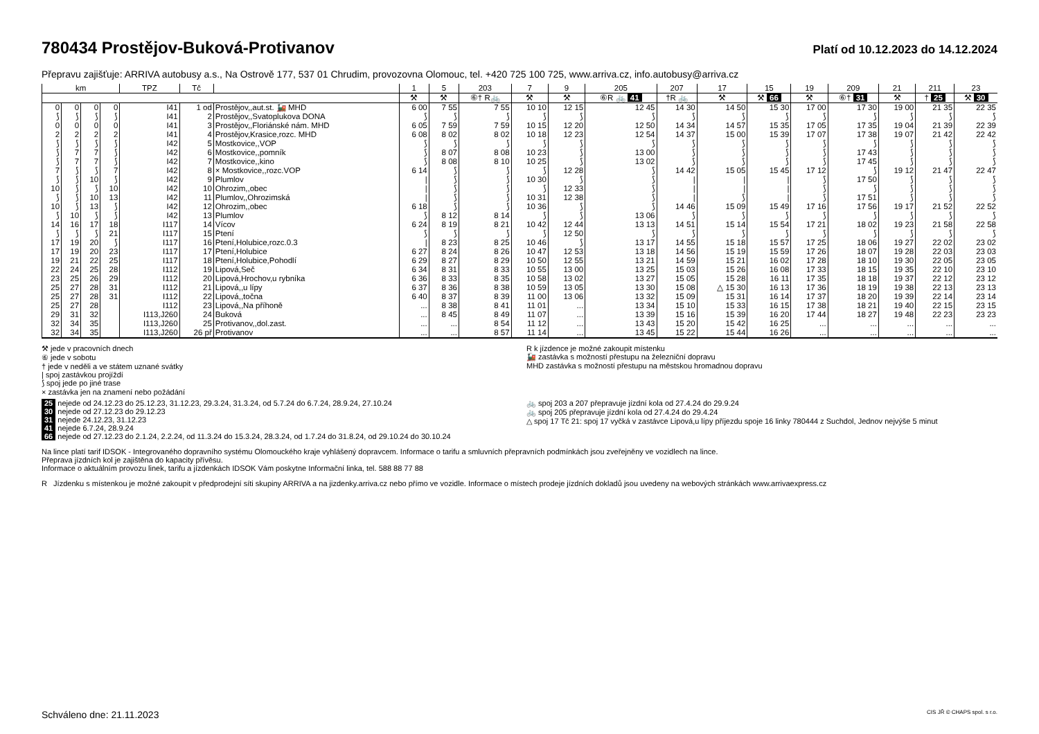780434 Prostějov-Buková-Protivanov Platí od 10.12.2023 do 14.12.2024
Přepravu zajišťuje: ARRIVA autobusy a.s., Na Ostrově 177, 537 01 Chrudim, provozovna Olomouc, tel. +420 725 100 725, www.arriva.cz, info.autobusy@arriva.cz
| km | | | | TPZ | Tč | | 1 | 5 | 203 | 7 | 9 | 205 | 207 | 17 | 15 | 19 | 209 | 21 | 211 | 23 |
| --- | --- | --- | --- | --- | --- | --- | --- | --- | --- | --- | --- | --- | --- | --- | --- | --- | --- | --- | --- | --- |
| | | | | | | | ⚒ | ⚒ | ⑥† R🚲 | ⚒ | ⚒ | ⑥R 🚲 41 | †R 🚲 | ⚒ | ⚒ 66 | ⚒ | ⑥† 31 | ⚒ | † 25 | ⚒ 30 |
| 0 | 0 | 0 | 0 | I41 | 1 od | Prostějov,,aut.st. 🚂 MHD | 6 00 | 7 55 | 7 55 | 10 10 | 12 15 | 12 45 | 14 30 | 14 50 | 15 30 | 17 00 | 17 30 | 19 00 | 21 35 | 22 35 |
| ⟆ | ⟆ | ⟆ | ⟆ | I41 | 2 | Prostějov,,Svatoplukova DONA | ⟆ | ⟆ | ⟆ | ⟆ | ⟆ | ⟆ | ⟆ | ⟆ | ⟆ | ⟆ | ⟆ | ⟆ | ⟆ | ⟆ |
| 0 | 0 | 0 | 0 | I41 | 3 | Prostějov,,Floriánské nám. MHD | 6 05 | 7 59 | 7 59 | 10 15 | 12 20 | 12 50 | 14 34 | 14 57 | 15 35 | 17 05 | 17 35 | 19 04 | 21 39 | 22 39 |
| 2 | 2 | 2 | 2 | I41 | 4 | Prostějov,Krasice,rozc. MHD | 6 08 | 8 02 | 8 02 | 10 18 | 12 23 | 12 54 | 14 37 | 15 00 | 15 39 | 17 07 | 17 38 | 19 07 | 21 42 | 22 42 |
| ⟆ | ⟆ | ⟆ | ⟆ | I42 | 5 | Mostkovice,,VOP | ⟆ | ⟆ | ⟆ | ⟆ | ⟆ | ⟆ | ⟆ | ⟆ | ⟆ | ⟆ | ⟆ | ⟆ | ⟆ | ⟆ |
| ⟆ | 7 | 7 | ⟆ | I42 | 6 | Mostkovice,,pomník | ⟆ | 8 07 | 8 08 | 10 23 | ⟆ | 13 00 | ⟆ | ⟆ | ⟆ | ⟆ | 17 43 | ⟆ | ⟆ | ⟆ |
| ⟆ | 7 | 7 | ⟆ | I42 | 7 | Mostkovice,,kino | ⟆ | 8 08 | 8 10 | 10 25 | ⟆ | 13 02 | ⟆ | ⟆ | ⟆ | ⟆ | 17 45 | ⟆ | ⟆ | ⟆ |
| 7 | ⟆ | ⟆ | 7 | I42 | 8 | × Mostkovice,,rozc.VOP | 6 14 | ⟆ | ⟆ | ⟆ | 12 28 | ⟆ | 14 42 | 15 05 | 15 45 | 17 12 | ⟆ | 19 12 | 21 47 | 22 47 |
| ⟆ | ⟆ | 10 | ⟆ | I42 | 9 | Plumlov | / | ⟆ | ⟆ | 10 30 | ⟆ | ⟆ | / | / | / | ⟆ | 17 50 | ⟆ | ⟆ | ⟆ |
| 10 | ⟆ | ⟆ | 10 | I42 | 10 | Ohrozim,,obec | / | ⟆ | ⟆ | ⟆ | 12 33 | ⟆ | / | / | / | ⟆ | ⟆ | ⟆ | ⟆ | ⟆ |
| ⟆ | ⟆ | 10 | 13 | I42 | 11 | Plumlov,,Ohrozimská | / | ⟆ | ⟆ | 10 31 | 12 38 | ⟆ | / | ⟆ | / | ⟆ | 17 51 | ⟆ | ⟆ | ⟆ |
| 10 | ⟆ | 13 | ⟆ | I42 | 12 | Ohrozim,,obec | 6 18 | ⟆ | ⟆ | 10 36 | ⟆ | ⟆ | 14 46 | 15 09 | 15 49 | 17 16 | 17 56 | 19 17 | 21 52 | 22 52 |
| ⟆ | 10 | ⟆ | ⟆ | I42 | 13 | Plumlov | ⟆ | 8 12 | 8 14 | ⟆ | ⟆ | 13 06 | ⟆ | ⟆ | ⟆ | ⟆ | ⟆ | ⟆ | ⟆ | ⟆ |
| 14 | 16 | 17 | 18 | I117 | 14 | Vícov | 6 24 | 8 19 | 8 21 | 10 42 | 12 44 | 13 13 | 14 51 | 15 14 | 15 54 | 17 21 | 18 02 | 19 23 | 21 58 | 22 58 |
| ⟆ | ⟆ | ⟆ | 21 | I117 | 15 | Ptení | ⟆ | ⟆ | ⟆ | ⟆ | 12 50 | ⟆ | ⟆ | ⟆ | ⟆ | ⟆ | ⟆ | ⟆ | ⟆ | ⟆ |
| 17 | 19 | 20 | ⟆ | I117 | 16 | Ptení,Holubice,rozc.0.3 | / | 8 23 | 8 25 | 10 46 | ⟆ | 13 17 | 14 55 | 15 18 | 15 57 | 17 25 | 18 06 | 19 27 | 22 02 | 23 02 |
| 17 | 19 | 20 | 23 | I117 | 17 | Ptení,Holubice | 6 27 | 8 24 | 8 26 | 10 47 | 12 53 | 13 18 | 14 56 | 15 19 | 15 59 | 17 26 | 18 07 | 19 28 | 22 03 | 23 03 |
| 19 | 21 | 22 | 25 | I117 | 18 | Ptení,Holubice,Pohodlí | 6 29 | 8 27 | 8 29 | 10 50 | 12 55 | 13 21 | 14 59 | 15 21 | 16 02 | 17 28 | 18 10 | 19 30 | 22 05 | 23 05 |
| 22 | 24 | 25 | 28 | I112 | 19 | Lipová,Seč | 6 34 | 8 31 | 8 33 | 10 55 | 13 00 | 13 25 | 15 03 | 15 26 | 16 08 | 17 33 | 18 15 | 19 35 | 22 10 | 23 10 |
| 23 | 25 | 26 | 29 | I112 | 20 | Lipová,Hrochov,u rybníka | 6 36 | 8 33 | 8 35 | 10 58 | 13 02 | 13 27 | 15 05 | 15 28 | 16 11 | 17 35 | 18 18 | 19 37 | 22 12 | 23 12 |
| 25 | 27 | 28 | 31 | I112 | 21 | Lipová,,u lípy | 6 37 | 8 36 | 8 38 | 10 59 | 13 05 | 13 30 | 15 08 | △ 15 30 | 16 13 | 17 36 | 18 19 | 19 38 | 22 13 | 23 13 |
| 25 | 27 | 28 | 31 | I112 | 22 | Lipová,,točna | 6 40 | 8 37 | 8 39 | 11 00 | 13 06 | 13 32 | 15 09 | 15 31 | 16 14 | 17 37 | 18 20 | 19 39 | 22 14 | 23 14 |
| 25 | 27 | 28 | | I112 | 23 | Lipová,,Na příhoně | ... | 8 38 | 8 41 | 11 01 | ... | 13 34 | 15 10 | 15 33 | 16 15 | 17 38 | 18 21 | 19 40 | 22 15 | 23 15 |
| 29 | 31 | 32 | | I113,J260 | 24 | Buková | ... | 8 45 | 8 49 | 11 07 | ... | 13 39 | 15 16 | 15 39 | 16 20 | 17 44 | 18 27 | 19 48 | 22 23 | 23 23 |
| 32 | 34 | 35 | | I113,J260 | 25 | Protivanov,,dol.zast. | ... | ... | 8 54 | 11 12 | ... | 13 43 | 15 20 | 15 42 | 16 25 | ... | ... | ... | ... | ... |
| 32 | 34 | 35 | | I113,J260 | 26 př | Protivanov | ... | ... | 8 57 | 11 14 | ... | 13 45 | 15 22 | 15 44 | 16 26 | ... | ... | ... | ... | ... |
⚒ jede v pracovních dnech
⑥ jede v sobotu
† jede v neděli a ve státem uznané svátky
| spoj zastávkou projíždí
⟆ spoj jede po jiné trase
× zastávka jen na znamení nebo požádání
R k jízdence je možné zakoupit místenku
🚂 zastávka s možností přestupu na železniční dopravu
MHD zastávka s možností přestupu na městskou hromadnou dopravu
25 nejede od 24.12.23 do 25.12.23, 31.12.23, 29.3.24, 31.3.24, od 5.7.24 do 6.7.24, 28.9.24, 27.10.24
30 nejede od 27.12.23 do 29.12.23
31 nejede 24.12.23, 31.12.23
41 nejede 6.7.24, 28.9.24
66 nejede od 27.12.23 do 2.1.24, 2.2.24, od 11.3.24 do 15.3.24, 28.3.24, od 1.7.24 do 31.8.24, od 29.10.24 do 30.10.24
🚲 spoj 203 a 207 přepravuje jízdní kola od 27.4.24 do 29.9.24
🚲 spoj 205 přepravuje jízdní kola od 27.4.24 do 29.4.24
△ spoj 17 Tč 21: spoj 17 vyčká v zastávce Lipová,u lípy příjezdu spoje 16 linky 780444 z Suchdol, Jednov nejvýše 5 minut
Na lince platí tarif IDSOK - Integrovaného dopravního systému Olomouckého kraje vyhlášený dopravcem. Informace o tarifu a smluvních přepravních podmínkách jsou zveřejněny ve vozidlech na lince.
Přeprava jízdních kol je zajištěna do kapacity přívěsu.
Informace o aktuálním provozu linek, tarifu a jízdenkách IDSOK Vám poskytne Informační linka, tel. 588 88 77 88
R Jízdenku s místenkou je možné zakoupit v předprodejní síti skupiny ARRIVA a na jizdenky.arriva.cz nebo přímo ve vozidle. Informace o místech prodeje jízdních dokladů jsou uvedeny na webových stránkách www.arrivaexpress.cz
Schváleno dne: 21.11.2023 CIS JŘ © CHAPS spol. s r.o.